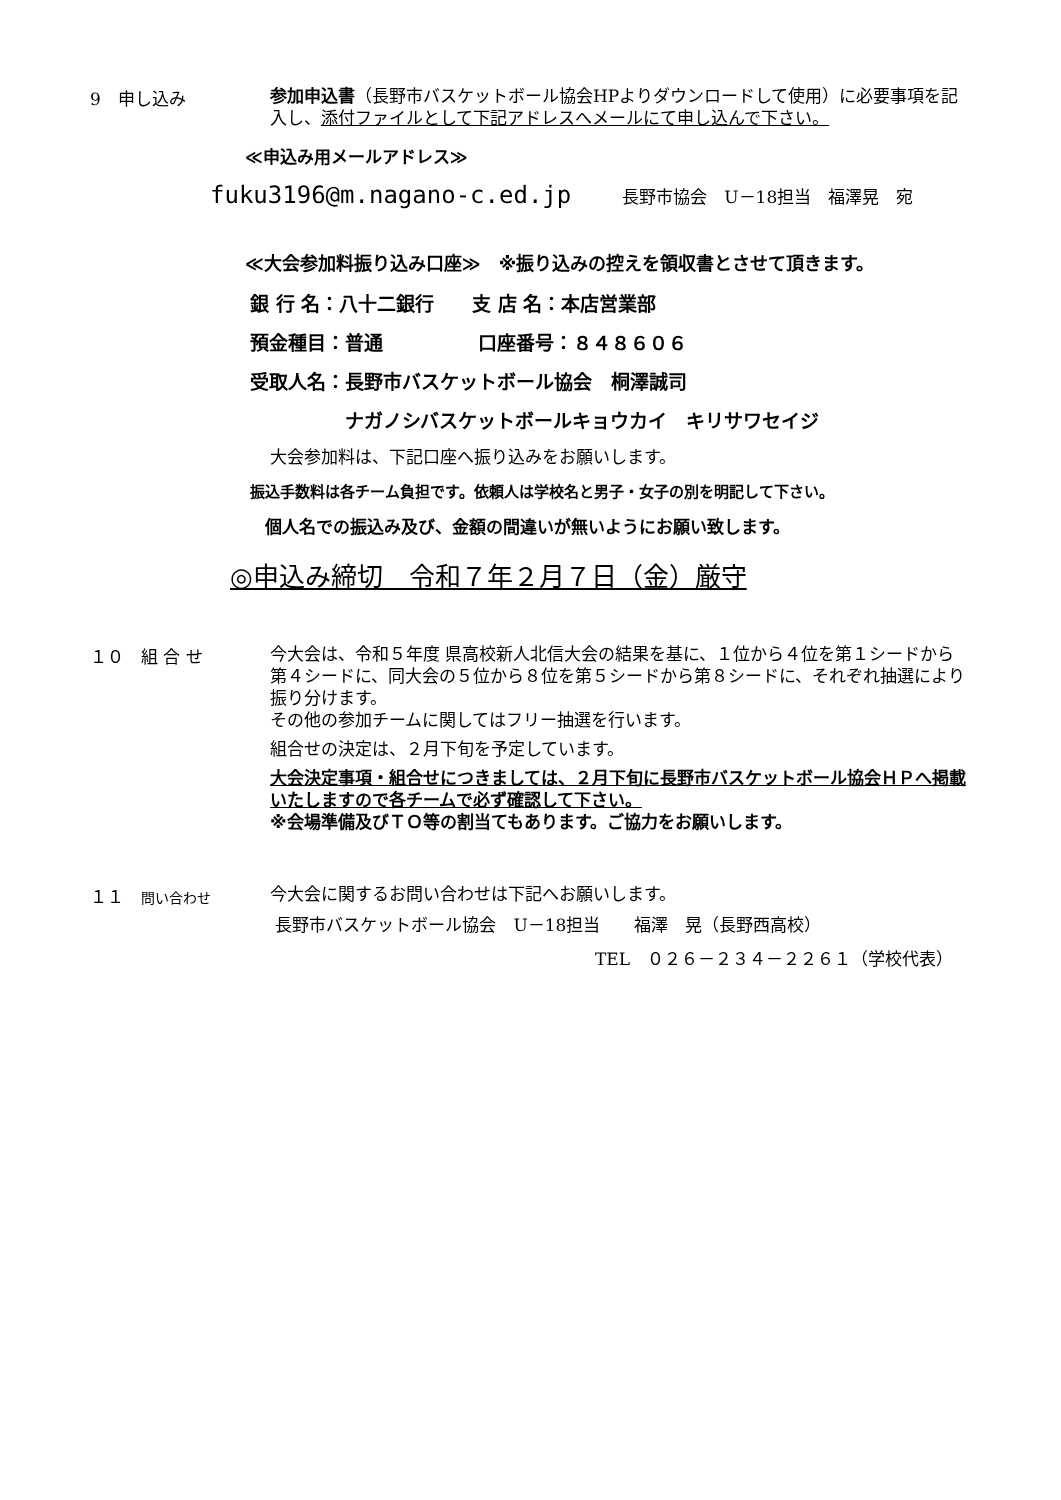9　申し込み
参加申込書（長野市バスケットボール協会HPよりダウンロードして使用）に必要事項を記入し、添付ファイルとして下記アドレスへメールにて申し込んで下さい。
≪申込み用メールアドレス≫
fuku3196@m.nagano-c.ed.jp　　　長野市協会　U－18担当　福澤晃　宛
≪大会参加料振り込み口座≫　※振り込みの控えを領収書とさせて頂きます。
銀 行 名：八十二銀行　　支 店 名：本店営業部
預金種目：普通　　　　　口座番号：８４８６０６
受取人名：長野市バスケットボール協会　桐澤誠司
ナガノシバスケットボールキョウカイ　キリサワセイジ
大会参加料は、下記口座へ振り込みをお願いします。
振込手数料は各チーム負担です。依頼人は学校名と男子・女子の別を明記して下さい。
個人名での振込み及び、金額の間違いが無いようにお願い致します。
◎申込み締切　令和７年２月７日（金）厳守
１０　組 合 せ
今大会は、令和５年度 県高校新人北信大会の結果を基に、１位から４位を第１シードから第４シードに、同大会の５位から８位を第５シードから第８シードに、それぞれ抽選により振り分けます。
その他の参加チームに関してはフリー抽選を行います。
組合せの決定は、２月下旬を予定しています。
大会決定事項・組合せにつきましては、２月下旬に長野市バスケットボール協会ＨＰへ掲載いたしますので各チームで必ず確認して下さい。
※会場準備及びＴＯ等の割当てもあります。ご協力をお願いします。
１１　問い合わせ
今大会に関するお問い合わせは下記へお願いします。
長野市バスケットボール協会　U－18担当　　福澤　晃（長野西高校）
TEL　０２６－２３４－２２６１（学校代表）